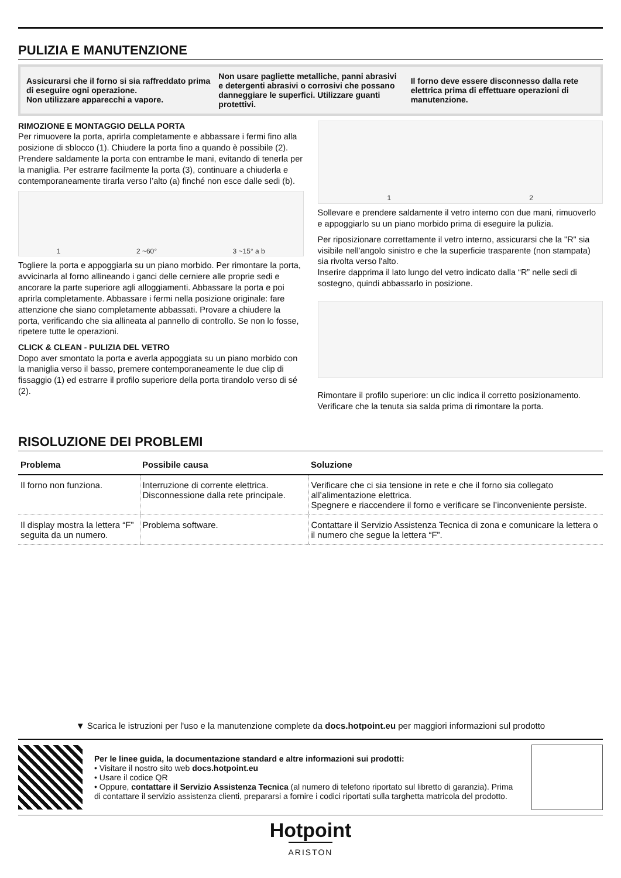PULIZIA E MANUTENZIONE
Assicurarsi che il forno si sia raffreddato prima di eseguire ogni operazione.
Non utilizzare apparecchi a vapore.
Non usare pagliette metalliche, panni abrasivi e detergenti abrasivi o corrosivi che possano danneggiare le superfici. Utilizzare guanti protettivi.
Il forno deve essere disconnesso dalla rete elettrica prima di effettuare operazioni di manutenzione.
RIMOZIONE E MONTAGGIO DELLA PORTA
Per rimuovere la porta, aprirla completamente e abbassare i fermi fino alla posizione di sblocco (1). Chiudere la porta fino a quando è possibile (2). Prendere saldamente la porta con entrambe le mani, evitando di tenerla per la maniglia. Per estrarre facilmente la porta (3), continuare a chiuderla e contemporaneamente tirarla verso l’alto (a) finché non esce dalle sedi (b).
1 2 ~60° 3 ~15° a b
Togliere la porta e appoggiarla su un piano morbido. Per rimontare la porta, avvicinarla al forno allineando i ganci delle cerniere alle proprie sedi e ancorare la parte superiore agli alloggiamenti. Abbassare la porta e poi aprirla completamente. Abbassare i fermi nella posizione originale: fare attenzione che siano completamente abbassati. Provare a chiudere la porta, verificando che sia allineata al pannello di controllo. Se non lo fosse, ripetere tutte le operazioni.
CLICK & CLEAN - PULIZIA DEL VETRO
Dopo aver smontato la porta e averla appoggiata su un piano morbido con la maniglia verso il basso, premere contemporaneamente le due clip di fissaggio (1) ed estrarre il profilo superiore della porta tirandolo verso di sé (2).
1 2
Sollevare e prendere saldamente il vetro interno con due mani, rimuoverlo e appoggiarlo su un piano morbido prima di eseguire la pulizia.
Per riposizionare correttamente il vetro interno, assicurarsi che la "R" sia visibile nell'angolo sinistro e che la superficie trasparente (non stampata) sia rivolta verso l'alto.
Inserire dapprima il lato lungo del vetro indicato dalla “R” nelle sedi di sostegno, quindi abbassarlo in posizione.
Rimontare il profilo superiore: un clic indica il corretto posizionamento. Verificare che la tenuta sia salda prima di rimontare la porta.
RISOLUZIONE DEI PROBLEMI
| Problema | Possibile causa | Soluzione |
| --- | --- | --- |
| Il forno non funziona. | Interruzione di corrente elettrica. Disconnessione dalla rete principale. | Verificare che ci sia tensione in rete e che il forno sia collegato all’alimentazione elettrica. Spegnere e riaccendere il forno e verificare se l’inconveniente persiste. |
| Il display mostra la lettera “F” seguita da un numero. | Problema software. | Contattare il Servizio Assistenza Tecnica di zona e comunicare la lettera o il numero che segue la lettera “F”. |
▼ Scarica le istruzioni per l'uso e la manutenzione complete da docs.hotpoint.eu per maggiori informazioni sul prodotto
Per le linee guida, la documentazione standard e altre informazioni sui prodotti:
• Visitare il nostro sito web docs.hotpoint.eu
• Usare il codice QR
• Oppure, contattare il Servizio Assistenza Tecnica (al numero di telefono riportato sul libretto di garanzia). Prima di contattare il servizio assistenza clienti, prepararsi a fornire i codici riportati sulla targhetta matricola del prodotto.
Hotpoint
ARISTON